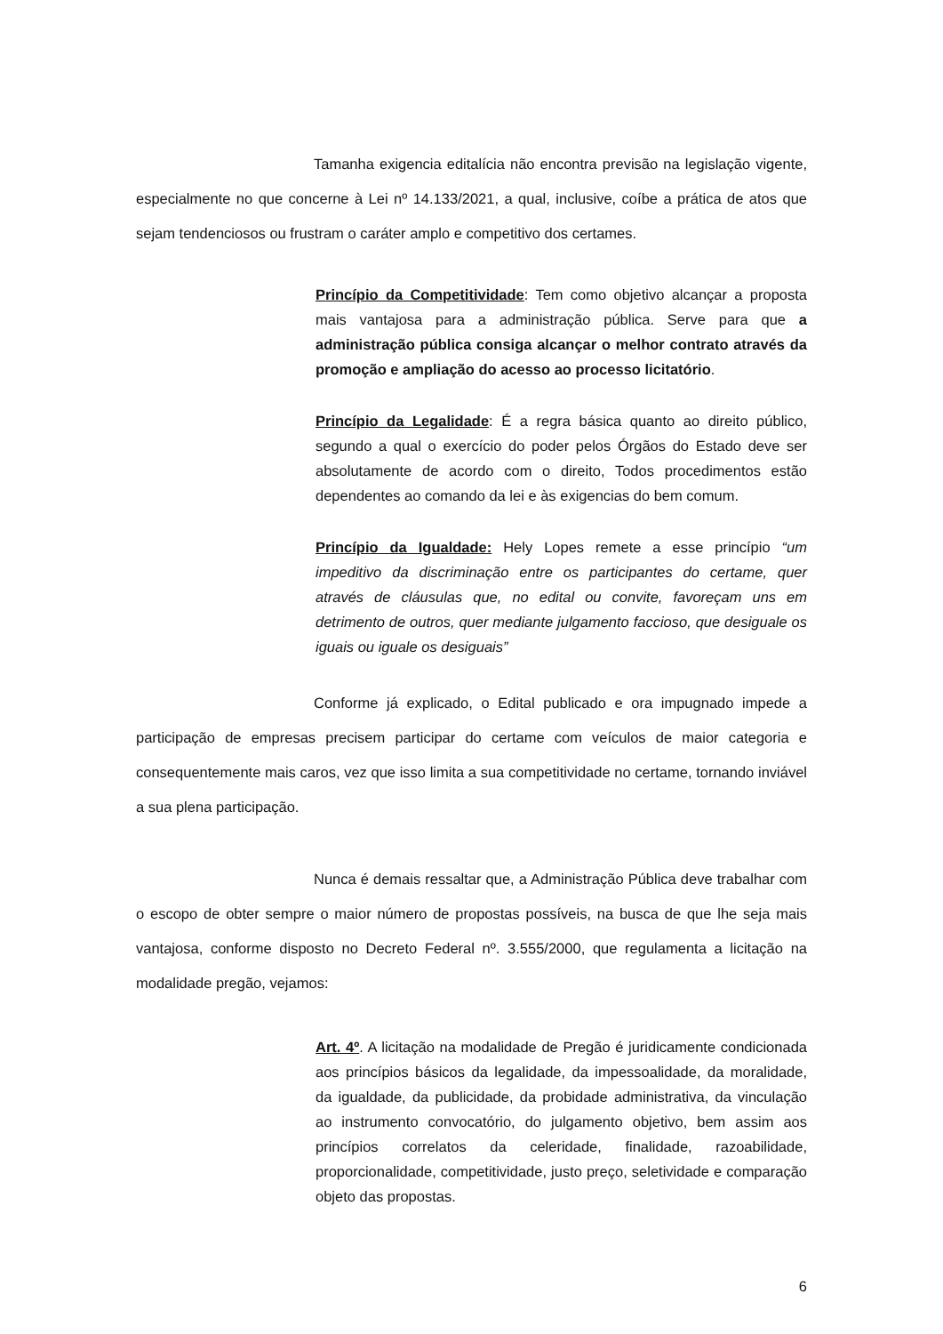Tamanha exigencia editalícia não encontra previsão na legislação vigente, especialmente no que concerne à Lei nº 14.133/2021, a qual, inclusive, coíbe a prática de atos que sejam tendenciosos ou frustram o caráter amplo e competitivo dos certames.
Princípio da Competitividade: Tem como objetivo alcançar a proposta mais vantajosa para a administração pública. Serve para que a administração pública consiga alcançar o melhor contrato através da promoção e ampliação do acesso ao processo licitatório.
Princípio da Legalidade: É a regra básica quanto ao direito público, segundo a qual o exercício do poder pelos Órgãos do Estado deve ser absolutamente de acordo com o direito, Todos procedimentos estão dependentes ao comando da lei e às exigencias do bem comum.
Princípio da Igualdade: Hely Lopes remete a esse princípio “um impeditivo da discriminação entre os participantes do certame, quer através de cláusulas que, no edital ou convite, favoreçam uns em detrimento de outros, quer mediante julgamento faccioso, que desiguale os iguais ou iguale os desiguais”
Conforme já explicado, o Edital publicado e ora impugnado impede a participação de empresas precisem participar do certame com veículos de maior categoria e consequentemente mais caros, vez que isso limita a sua competitividade no certame, tornando inviável a sua plena participação.
Nunca é demais ressaltar que, a Administração Pública deve trabalhar com o escopo de obter sempre o maior número de propostas possíveis, na busca de que lhe seja mais vantajosa, conforme disposto no Decreto Federal nº. 3.555/2000, que regulamenta a licitação na modalidade pregão, vejamos:
Art. 4º. A licitação na modalidade de Pregão é juridicamente condicionada aos princípios básicos da legalidade, da impessoalidade, da moralidade, da igualdade, da publicidade, da probidade administrativa, da vinculação ao instrumento convocatório, do julgamento objetivo, bem assim aos princípios correlatos da celeridade, finalidade, razoabilidade, proporcionalidade, competitividade, justo preço, seletividade e comparação objeto das propostas.
6